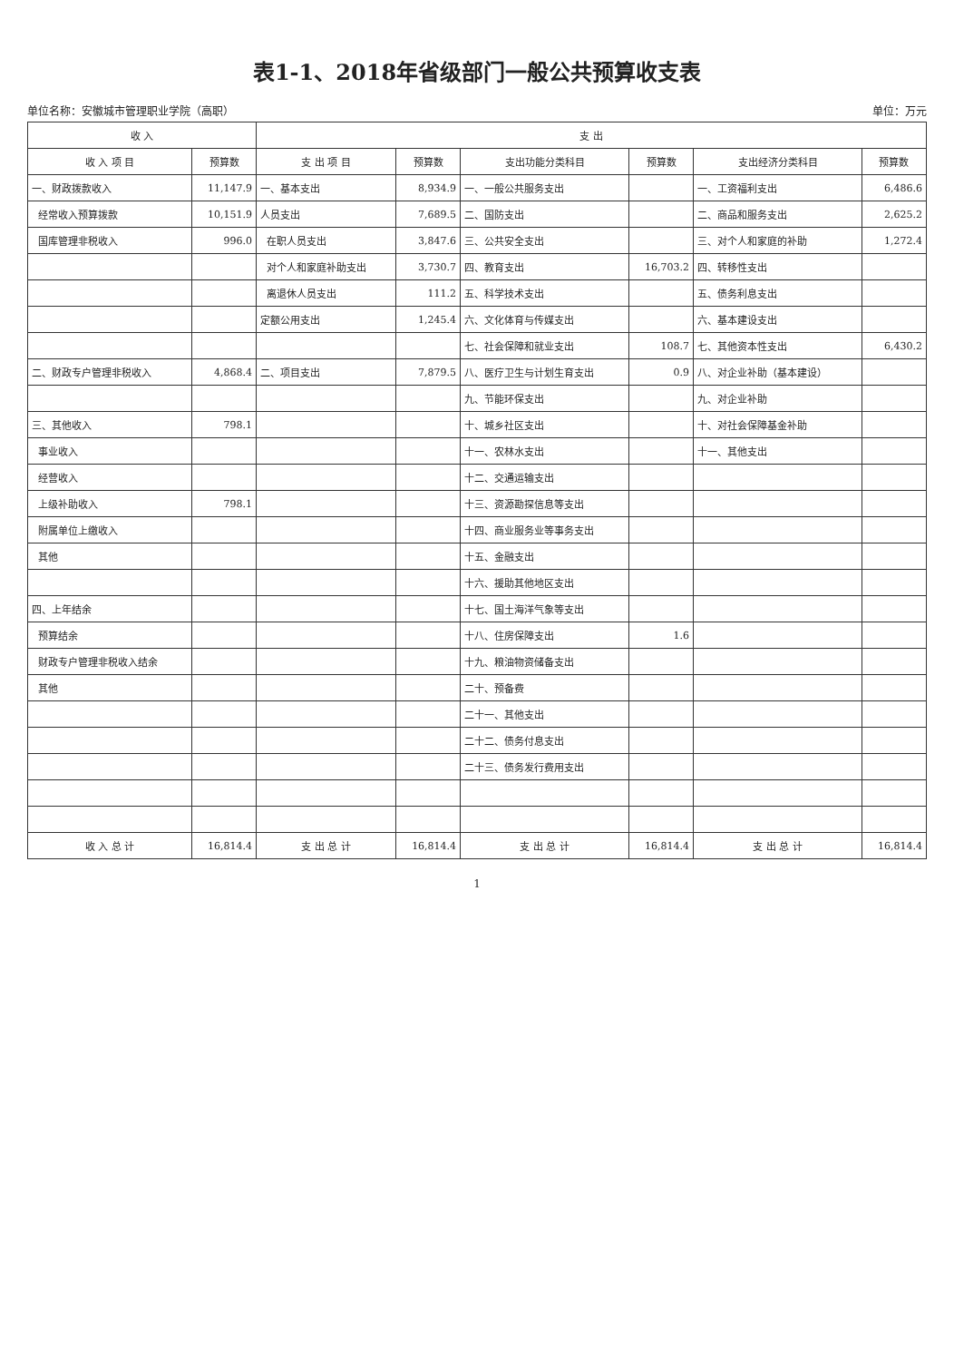表1-1、2018年省级部门一般公共预算收支表
单位名称：安徽城市管理职业学院（高职） 单位：万元
| 收 入 | | 支 出 | | | | | |
| --- | --- | --- | --- | --- | --- | --- | --- |
| 收 入 项 目 | 预算数 | 支 出 项 目 | 预算数 | 支出功能分类科目 | 预算数 | 支出经济分类科目 | 预算数 |
| 一、财政拨款收入 | 11,147.9 | 一、基本支出 | 8,934.9 | 一、一般公共服务支出 | | 一、工资福利支出 | 6,486.6 |
| 经常收入预算拨款 | 10,151.9 | 人员支出 | 7,689.5 | 二、国防支出 | | 二、商品和服务支出 | 2,625.2 |
| 国库管理非税收入 | 996.0 | 在职人员支出 | 3,847.6 | 三、公共安全支出 | | 三、对个人和家庭的补助 | 1,272.4 |
| | | 对个人和家庭补助支出 | 3,730.7 | 四、教育支出 | 16,703.2 | 四、转移性支出 | |
| | | 离退休人员支出 | 111.2 | 五、科学技术支出 | | 五、债务利息支出 | |
| | | 定额公用支出 | 1,245.4 | 六、文化体育与传媒支出 | | 六、基本建设支出 | |
| | | | | 七、社会保障和就业支出 | 108.7 | 七、其他资本性支出 | 6,430.2 |
| 二、财政专户管理非税收入 | 4,868.4 | 二、项目支出 | 7,879.5 | 八、医疗卫生与计划生育支出 | 0.9 | 八、对企业补助（基本建设） | |
| | | | | 九、节能环保支出 | | 九、对企业补助 | |
| 三、其他收入 | 798.1 | | | 十、城乡社区支出 | | 十、对社会保障基金补助 | |
| 事业收入 | | | | 十一、农林水支出 | | 十一、其他支出 | |
| 经营收入 | | | | 十二、交通运输支出 | | | |
| 上级补助收入 | 798.1 | | | 十三、资源勘探信息等支出 | | | |
| 附属单位上缴收入 | | | | 十四、商业服务业等事务支出 | | | |
| 其他 | | | | 十五、金融支出 | | | |
| | | | | 十六、援助其他地区支出 | | | |
| 四、上年结余 | | | | 十七、国土海洋气象等支出 | | | |
| 预算结余 | | | | 十八、住房保障支出 | 1.6 | | |
| 财政专户管理非税收入结余 | | | | 十九、粮油物资储备支出 | | | |
| 其他 | | | | 二十、预备费 | | | |
| | | | | 二十一、其他支出 | | | |
| | | | | 二十二、债务付息支出 | | | |
| | | | | 二十三、债务发行费用支出 | | | |
| 收 入 总 计 | 16,814.4 | 支 出 总 计 | 16,814.4 | 支 出 总 计 | 16,814.4 | 支 出 总 计 | 16,814.4 |
1